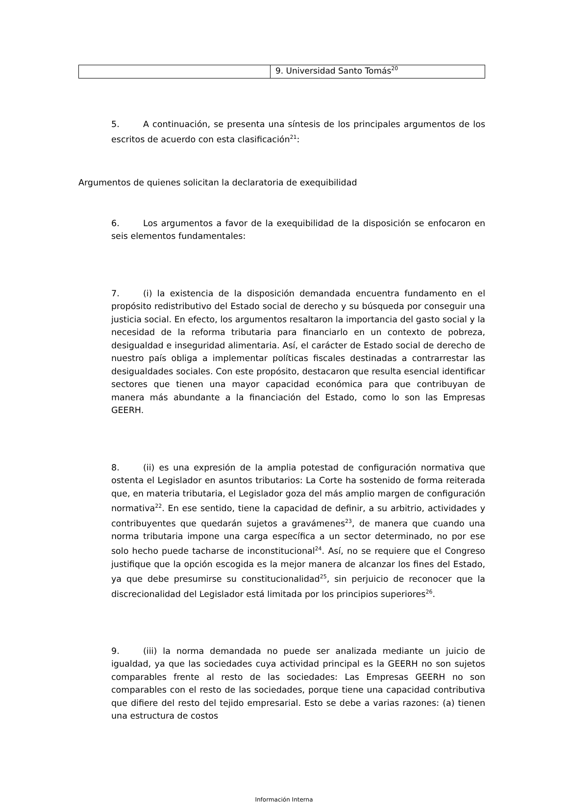| | 9. Universidad Santo Tomás<sup>20</sup> |
5. A continuación, se presenta una síntesis de los principales argumentos de los escritos de acuerdo con esta clasificación<sup>21</sup>:
Argumentos de quienes solicitan la declaratoria de exequibilidad
6. Los argumentos a favor de la exequibilidad de la disposición se enfocaron en seis elementos fundamentales:
7. (i) la existencia de la disposición demandada encuentra fundamento en el propósito redistributivo del Estado social de derecho y su búsqueda por conseguir una justicia social. En efecto, los argumentos resaltaron la importancia del gasto social y la necesidad de la reforma tributaria para financiarlo en un contexto de pobreza, desigualdad e inseguridad alimentaria. Así, el carácter de Estado social de derecho de nuestro país obliga a implementar políticas fiscales destinadas a contrarrestar las desigualdades sociales. Con este propósito, destacaron que resulta esencial identificar sectores que tienen una mayor capacidad económica para que contribuyan de manera más abundante a la financiación del Estado, como lo son las Empresas GEERH.
8. (ii) es una expresión de la amplia potestad de configuración normativa que ostenta el Legislador en asuntos tributarios: La Corte ha sostenido de forma reiterada que, en materia tributaria, el Legislador goza del más amplio margen de configuración normativa<sup>22</sup>. En ese sentido, tiene la capacidad de definir, a su arbitrio, actividades y contribuyentes que quedarán sujetos a gravámenes<sup>23</sup>, de manera que cuando una norma tributaria impone una carga específica a un sector determinado, no por ese solo hecho puede tacharse de inconstitucional<sup>24</sup>. Así, no se requiere que el Congreso justifique que la opción escogida es la mejor manera de alcanzar los fines del Estado, ya que debe presumirse su constitucionalidad<sup>25</sup>, sin perjuicio de reconocer que la discrecionalidad del Legislador está limitada por los principios superiores<sup>26</sup>.
9. (iii) la norma demandada no puede ser analizada mediante un juicio de igualdad, ya que las sociedades cuya actividad principal es la GEERH no son sujetos comparables frente al resto de las sociedades: Las Empresas GEERH no son comparables con el resto de las sociedades, porque tiene una capacidad contributiva que difiere del resto del tejido empresarial. Esto se debe a varias razones: (a) tienen una estructura de costos
Información Interna